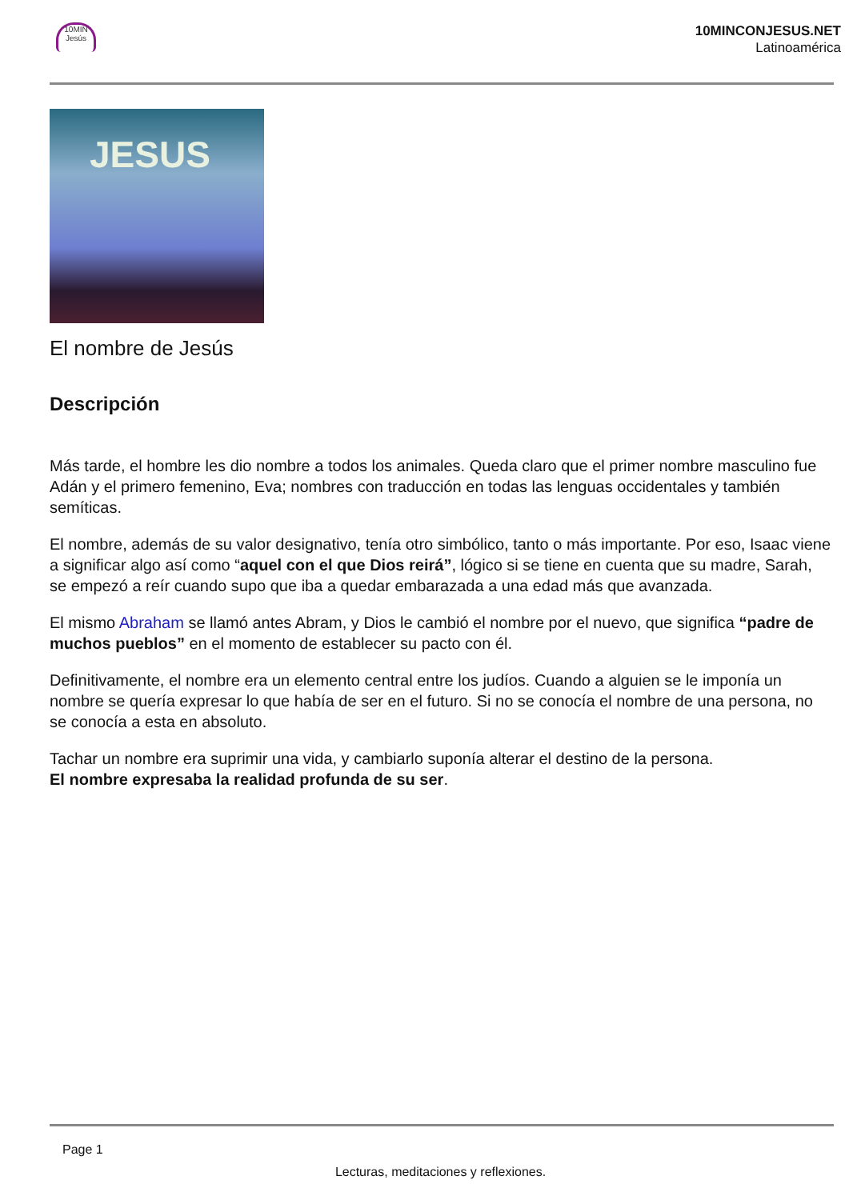10MIN Jesús
10MINCONJESUS.NET
Latinoamérica
JESUS
El nombre de Jesús
Descripción
Más tarde, el hombre les dio nombre a todos los animales. Queda claro que el primer nombre masculino fue Adán y el primero femenino, Eva; nombres con traducción en todas las lenguas occidentales y también semíticas.
El nombre, además de su valor designativo, tenía otro simbólico, tanto o más importante. Por eso, Isaac viene a significar algo así como “aquel con el que Dios reirá”, lógico si se tiene en cuenta que su madre, Sarah, se empezó a reír cuando supo que iba a quedar embarazada a una edad más que avanzada.
El mismo Abraham se llamó antes Abram, y Dios le cambió el nombre por el nuevo, que significa “padre de muchos pueblos” en el momento de establecer su pacto con él.
Definitivamente, el nombre era un elemento central entre los judíos. Cuando a alguien se le imponía un nombre se quería expresar lo que había de ser en el futuro. Si no se conocía el nombre de una persona, no se conocía a esta en absoluto.
Tachar un nombre era suprimir una vida, y cambiarlo suponía alterar el destino de la persona.
El nombre expresaba la realidad profunda de su ser.
Page 1
Lecturas, meditaciones y reflexiones.